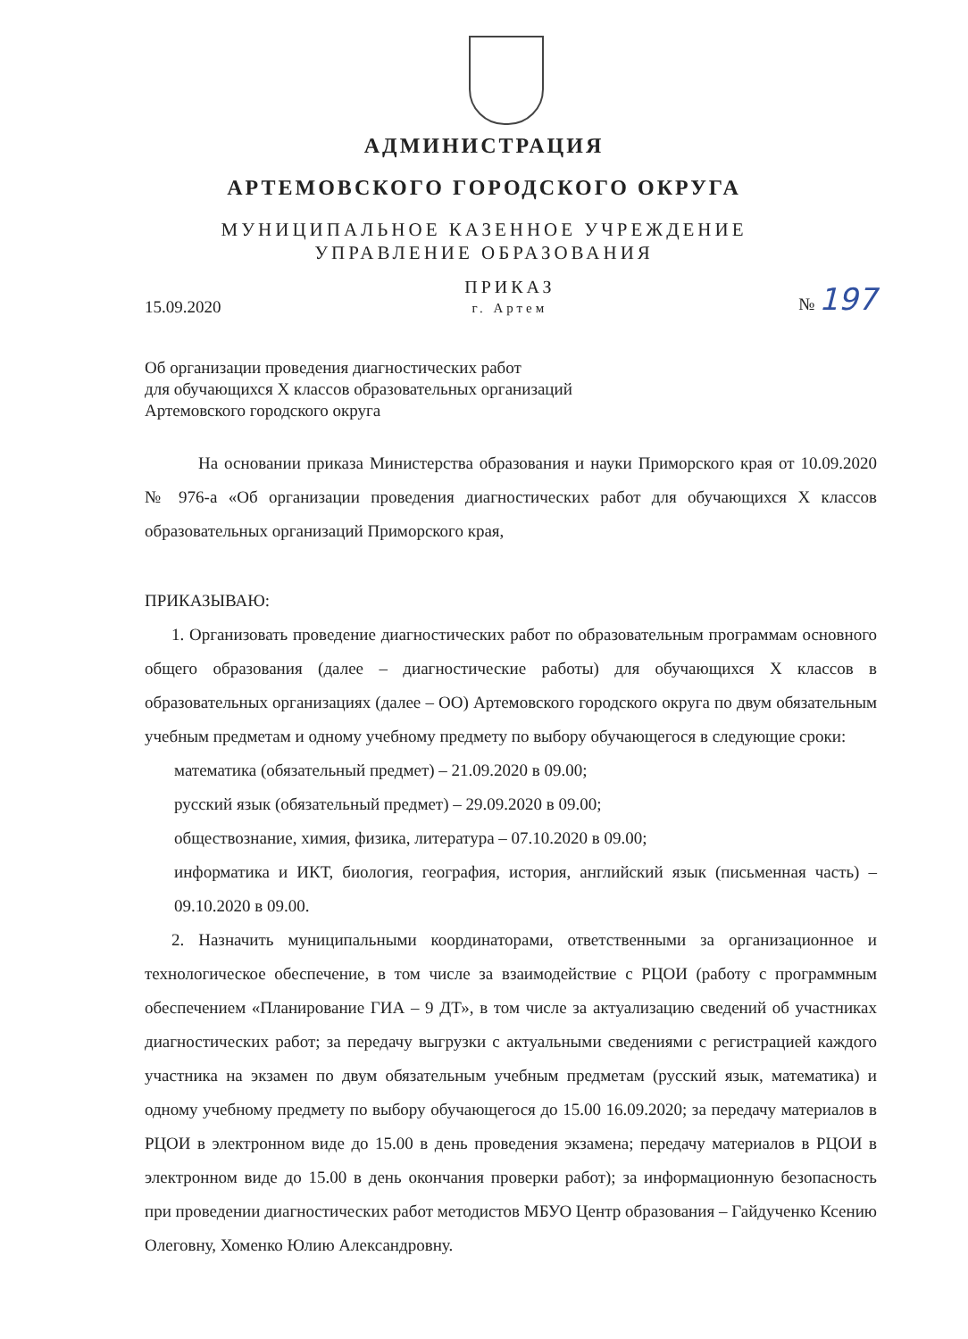АДМИНИСТРАЦИЯ
АРТЕМОВСКОГО ГОРОДСКОГО ОКРУГА
МУНИЦИПАЛЬНОЕ КАЗЕННОЕ УЧРЕЖДЕНИЕ
УПРАВЛЕНИЕ ОБРАЗОВАНИЯ
15.09.2020 ПРИКАЗ
г. Артем № 197
Об организации проведения диагностических работ
для обучающихся X классов образовательных организаций
Артемовского городского округа
На основании приказа Министерства образования и науки Приморского края от 10.09.2020 № 976-а «Об организации проведения диагностических работ для обучающихся X классов образовательных организаций Приморского края,
ПРИКАЗЫВАЮ:
1. Организовать проведение диагностических работ по образовательным программам основного общего образования (далее – диагностические работы) для обучающихся X классов в образовательных организациях (далее – ОО) Артемовского городского округа по двум обязательным учебным предметам и одному учебному предмету по выбору обучающегося в следующие сроки:
математика (обязательный предмет) – 21.09.2020 в 09.00;
русский язык (обязательный предмет) – 29.09.2020 в 09.00;
обществознание, химия, физика, литература – 07.10.2020 в 09.00;
информатика и ИКТ, биология, география, история, английский язык (письменная часть) – 09.10.2020 в 09.00.
2. Назначить муниципальными координаторами, ответственными за организационное и технологическое обеспечение, в том числе за взаимодействие с РЦОИ (работу с программным обеспечением «Планирование ГИА – 9 ДТ», в том числе за актуализацию сведений об участниках диагностических работ; за передачу выгрузки с актуальными сведениями с регистрацией каждого участника на экзамен по двум обязательным учебным предметам (русский язык, математика) и одному учебному предмету по выбору обучающегося до 15.00 16.09.2020; за передачу материалов в РЦОИ в электронном виде до 15.00 в день проведения экзамена; передачу материалов в РЦОИ в электронном виде до 15.00 в день окончания проверки работ); за информационную безопасность при проведении диагностических работ методистов МБУО Центр образования – Гайдученко Ксению Олеговну, Хоменко Юлию Александровну.